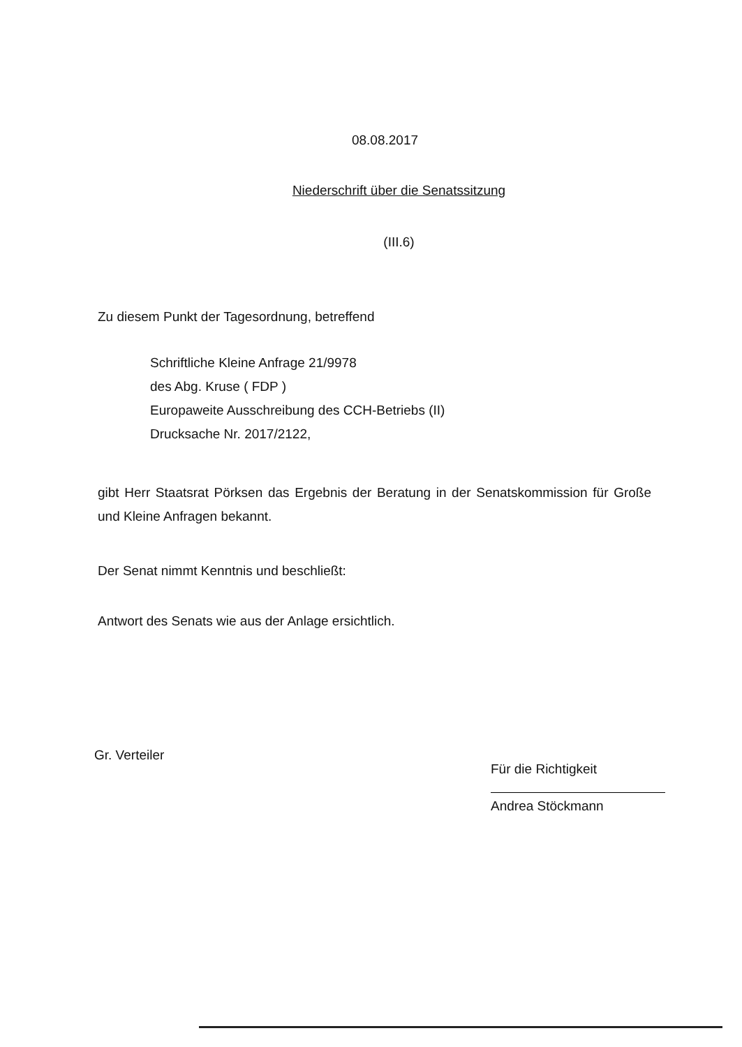08.08.2017
Niederschrift über die Senatssitzung
(III.6)
Zu diesem Punkt der Tagesordnung, betreffend
Schriftliche Kleine Anfrage 21/9978
des Abg. Kruse ( FDP )
Europaweite Ausschreibung des CCH-Betriebs (II)
Drucksache Nr. 2017/2122,
gibt Herr Staatsrat Pörksen das Ergebnis der Beratung in der Senatskommission für Große und Kleine Anfragen bekannt.
Der Senat nimmt Kenntnis und beschließt:
Antwort des Senats wie aus der Anlage ersichtlich.
Gr. Verteiler
Für die Richtigkeit
Andrea Stöckmann